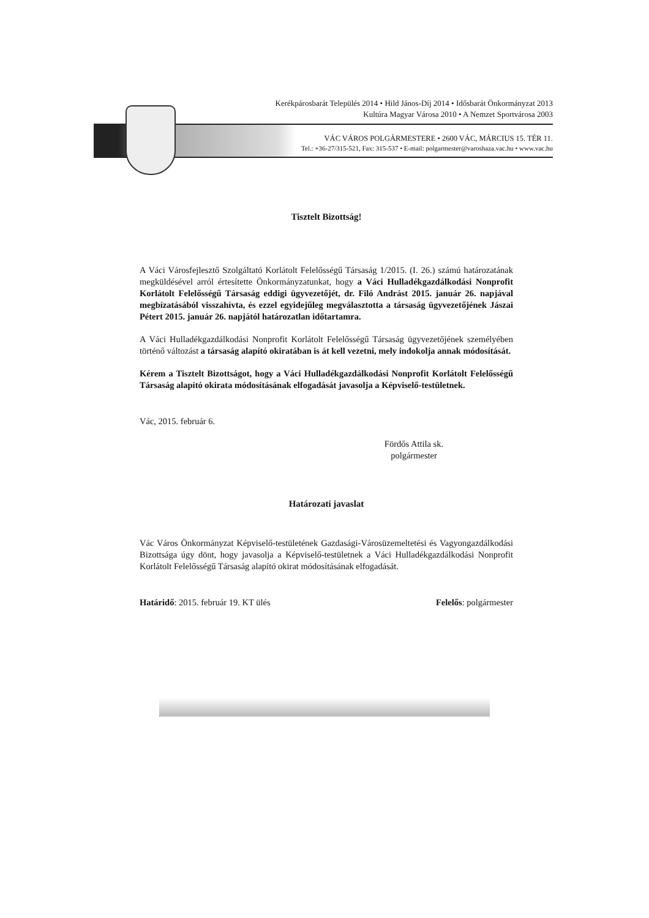Kerékpárosbarát Település 2014 • Hild János-Díj 2014 • Idősbarát Önkormányzat 2013
Kultúra Magyar Városa 2010 • A Nemzet Sportvárosa 2003
VÁC VÁROS POLGÁRMESTERE • 2600 VÁC, MÁRCIUS 15. TÉR 11.
Tel.: +36-27/315-521, Fax: 315-537 • E-mail: polgarmester@varoshaza.vac.hu • www.vac.hu
Tisztelt Bizottság!
A Váci Városfejlesztő Szolgáltató Korlátolt Felelősségű Társaság 1/2015. (I. 26.) számú határozatának megküldésével arról értesítette Önkormányzatunkat, hogy a Váci Hulladékgazdálkodási Nonprofit Korlátolt Felelősségű Társaság eddigi ügyvezetőjét, dr. Filó Andrást 2015. január 26. napjával megbízatásából visszahívta, és ezzel egyidejűleg megválasztotta a társaság ügyvezetőjének Jászai Pétert 2015. január 26. napjától határozatlan időtartamra.
A Váci Hulladékgazdálkodási Nonprofit Korlátolt Felelősségű Társaság ügyvezetőjének személyében történő változást a társaság alapító okiratában is át kell vezetni, mely indokolja annak módosítását.
Kérem a Tisztelt Bizottságot, hogy a Váci Hulladékgazdálkodási Nonprofit Korlátolt Felelősségű Társaság alapító okirata módosításának elfogadását javasolja a Képviselő-testületnek.
Vác, 2015. február 6.
Fördős Attila sk.
polgármester
Határozati javaslat
Vác Város Önkormányzat Képviselő-testületének Gazdasági-Városüzemeltetési és Vagyongazdálkodási Bizottsága úgy dönt, hogy javasolja a Képviselő-testületnek a Váci Hulladékgazdálkodási Nonprofit Korlátolt Felelősségű Társaság alapító okirat módosításának elfogadását.
Határidő: 2015. február 19. KT ülés Felelős: polgármester